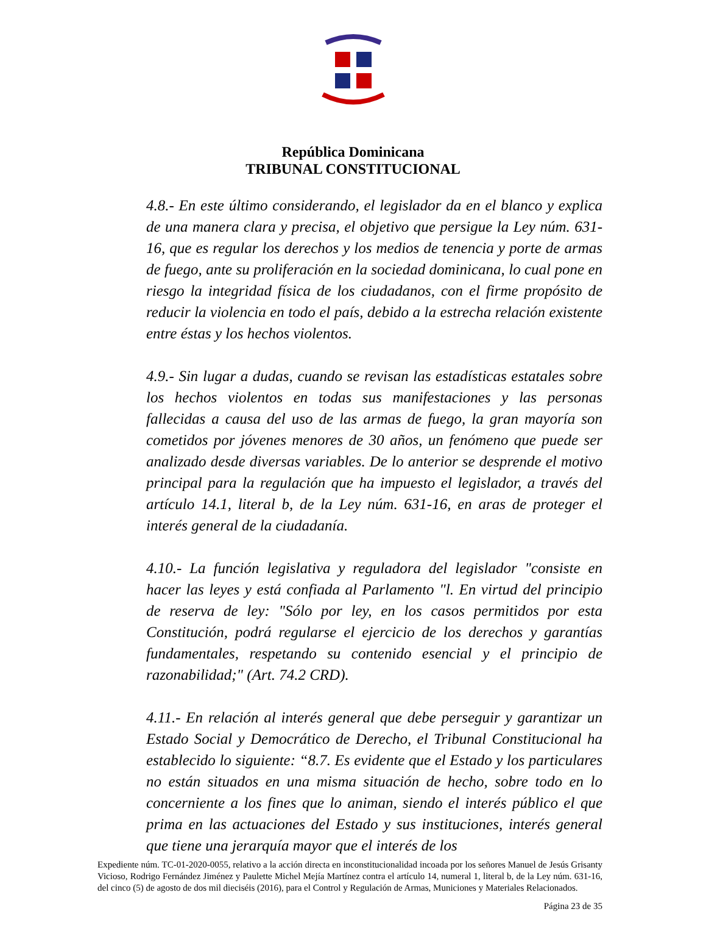República Dominicana
TRIBUNAL CONSTITUCIONAL
4.8.- En este último considerando, el legislador da en el blanco y explica de una manera clara y precisa, el objetivo que persigue la Ley núm. 631-16, que es regular los derechos y los medios de tenencia y porte de armas de fuego, ante su proliferación en la sociedad dominicana, lo cual pone en riesgo la integridad física de los ciudadanos, con el firme propósito de reducir la violencia en todo el país, debido a la estrecha relación existente entre éstas y los hechos violentos.
4.9.- Sin lugar a dudas, cuando se revisan las estadísticas estatales sobre los hechos violentos en todas sus manifestaciones y las personas fallecidas a causa del uso de las armas de fuego, la gran mayoría son cometidos por jóvenes menores de 30 años, un fenómeno que puede ser analizado desde diversas variables. De lo anterior se desprende el motivo principal para la regulación que ha impuesto el legislador, a través del artículo 14.1, literal b, de la Ley núm. 631-16, en aras de proteger el interés general de la ciudadanía.
4.10.- La función legislativa y reguladora del legislador "consiste en hacer las leyes y está confiada al Parlamento "l. En virtud del principio de reserva de ley: "Sólo por ley, en los casos permitidos por esta Constitución, podrá regularse el ejercicio de los derechos y garantías fundamentales, respetando su contenido esencial y el principio de razonabilidad;" (Art. 74.2 CRD).
4.11.- En relación al interés general que debe perseguir y garantizar un Estado Social y Democrático de Derecho, el Tribunal Constitucional ha establecido lo siguiente: “8.7. Es evidente que el Estado y los particulares no están situados en una misma situación de hecho, sobre todo en lo concerniente a los fines que lo animan, siendo el interés público el que prima en las actuaciones del Estado y sus instituciones, interés general que tiene una jerarquía mayor que el interés de los
Expediente núm. TC-01-2020-0055, relativo a la acción directa en inconstitucionalidad incoada por los señores Manuel de Jesús Grisanty Vicioso, Rodrigo Fernández Jiménez y Paulette Michel Mejía Martínez contra el artículo 14, numeral 1, literal b, de la Ley núm. 631-16, del cinco (5) de agosto de dos mil dieciséis (2016), para el Control y Regulación de Armas, Municiones y Materiales Relacionados.
Página 23 de 35